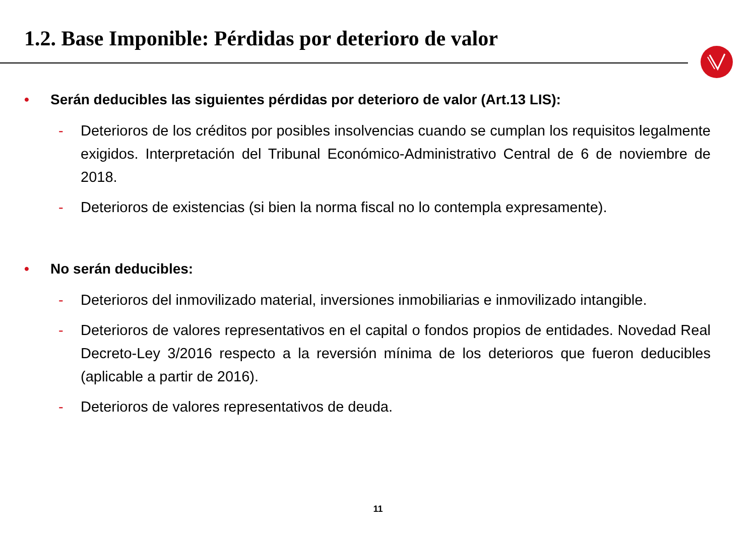1.2. Base Imponible: Pérdidas por deterioro de valor
• Serán deducibles las siguientes pérdidas por deterioro de valor (Art.13 LIS):
- Deterioros de los créditos por posibles insolvencias cuando se cumplan los requisitos legalmente exigidos. Interpretación del Tribunal Económico-Administrativo Central de 6 de noviembre de 2018.
- Deterioros de existencias (si bien la norma fiscal no lo contempla expresamente).
• No serán deducibles:
- Deterioros del inmovilizado material, inversiones inmobiliarias e inmovilizado intangible.
- Deterioros de valores representativos en el capital o fondos propios de entidades. Novedad Real Decreto-Ley 3/2016 respecto a la reversión mínima de los deterioros que fueron deducibles (aplicable a partir de 2016).
- Deterioros de valores representativos de deuda.
11